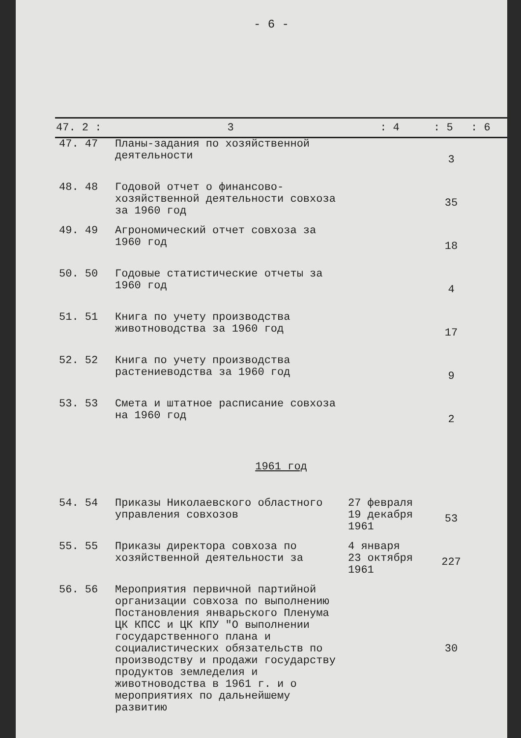- 6 -
| 47. 2 : | 3 | : 4 | : 5 | : 6 |
| --- | --- | --- | --- | --- |
| 47. 47 | Планы-задания по хозяйственной деятельности | | 3 | |
| 48. 48 | Годовой отчет о финансово-хозяйственной деятельности совхоза за 1960 год | | 35 | |
| 49. 49 | Агрономический отчет совхоза за 1960 год | | 18 | |
| 50. 50 | Годовые статистические отчеты за 1960 год | | 4 | |
| 51. 51 | Книга по учету производства животноводства за 1960 год | | 17 | |
| 52. 52 | Книга по учету производства растениеводства за 1960 год | | 9 | |
| 53. 53 | Смета и штатное расписание совхоза на 1960 год | | 2 | |
| 1961 год | | | | |
| 54. 54 | Приказы Николаевского областного управления совхозов | 27 февраля 19 декабря 1961 | 53 | |
| 55. 55 | Приказы директора совхоза по хозяйственной деятельности за | 4 января 23 октября 1961 | 227 | |
| 56. 56 | Мероприятия первичной партийной организации совхоза по выполнению Постановления январьского Пленума ЦК КПСС и ЦК КПУ "О выполнении государственного плана и социалистических обязательств по производству и продажи государству продуктов земледелия и животноводства в 1961 г. и о мероприятиях по дальнейшему развитию | | 30 | |